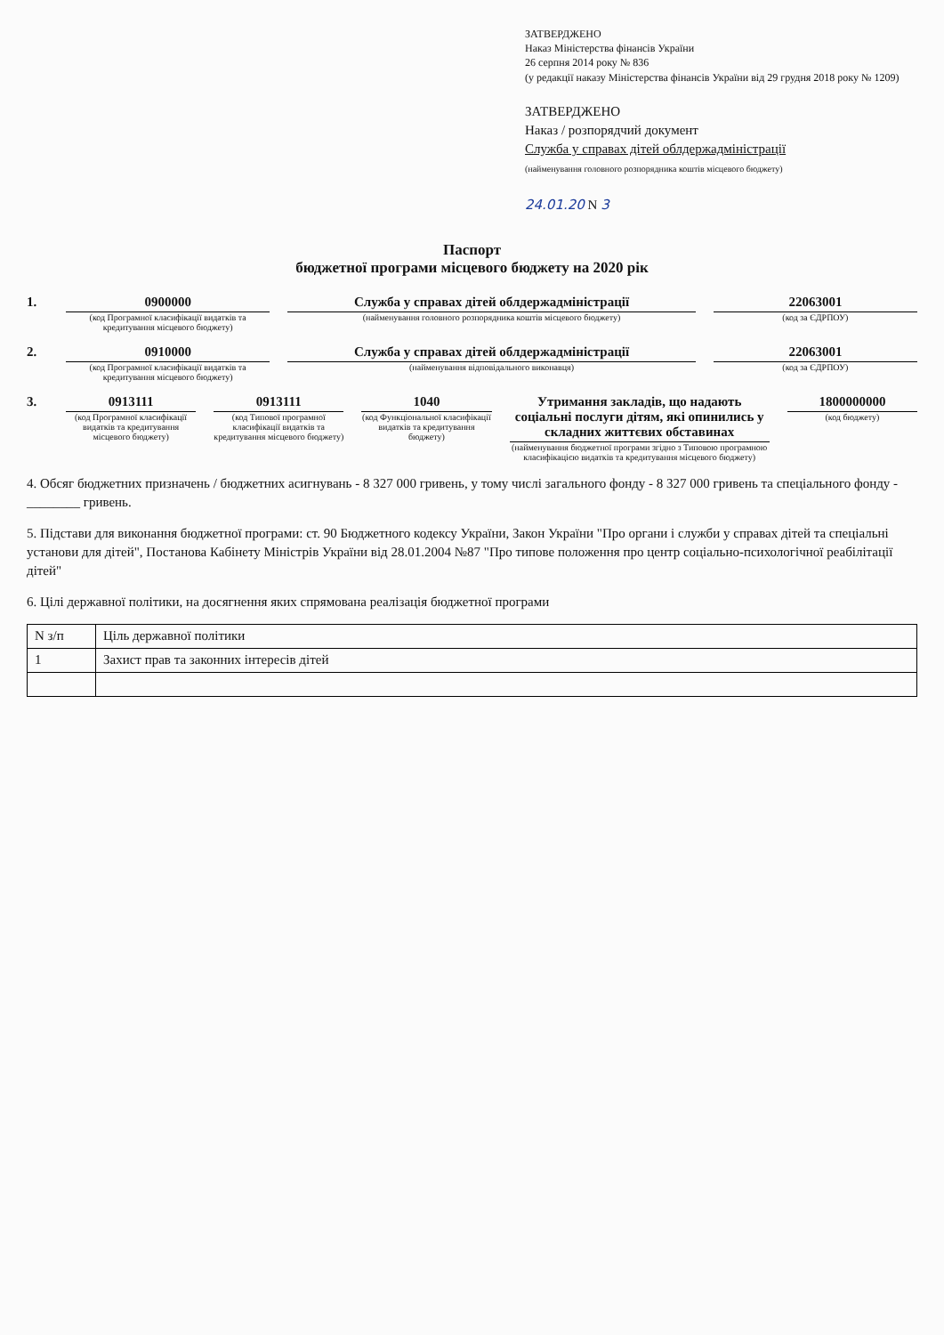ЗАТВЕРДЖЕНО
Наказ Міністерства фінансів України
26 серпня 2014 року № 836
(у редакції наказу Міністерства фінансів України від 29 грудня 2018 року № 1209)
ЗАТВЕРДЖЕНО
Наказ / розпорядчий документ
Служба у справах дітей облдержадміністрації
(найменування головного розпорядника коштів місцевого бюджету)
24.01.20 N 3
Паспорт
бюджетної програми місцевого бюджету на 2020 рік
1. 0900000
(код Програмної класифікації видатків та кредитування місцевого бюджету)
Служба у справах дітей облдержадміністрації
(найменування головного розпорядника коштів місцевого бюджету)
22063001
(код за ЄДРПОУ)
2. 0910000
(код Програмної класифікації видатків та кредитування місцевого бюджету)
Служба у справах дітей облдержадміністрації
(найменування відповідального виконавця)
22063001
(код за ЄДРПОУ)
3. 0913111
(код Програмної класифікації видатків та кредитування місцевого бюджету)
0913111
(код Типової програмної класифікації видатків та кредитування місцевого бюджету)
1040
(код Функціональної класифікації видатків та кредитування бюджету)
Утримання закладів, що надають соціальні послуги дітям, які опинились у складних життєвих обставинах
(найменування бюджетної програми згідно з Типовою програмною класифікацією видатків та кредитування місцевого бюджету)
1800000000
(код бюджету)
4. Обсяг бюджетних призначень / бюджетних асигнувань - 8 327 000 гривень, у тому числі загального фонду - 8 327 000 гривень та спеціального фонду - ________ гривень.
5. Підстави для виконання бюджетної програми: ст. 90 Бюджетного кодексу України, Закон України "Про органи і служби у справах дітей та спеціальні установи для дітей", Постанова Кабінету Міністрів України від 28.01.2004 №87 "Про типове положення про центр соціально-психологічної реабілітації дітей"
6. Цілі державної політики, на досягнення яких спрямована реалізація бюджетної програми
| N з/п | Ціль державної політики |
| --- | --- |
| 1 | Захист прав та законних інтересів дітей |